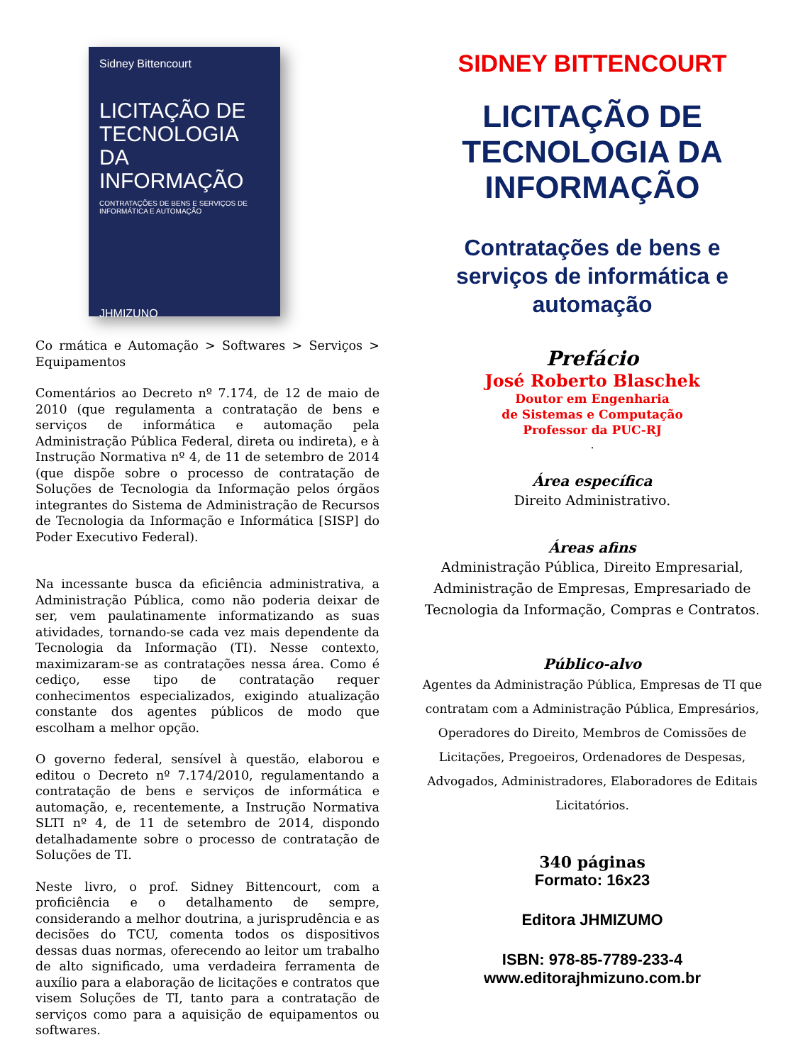Sidney Bittencourt
LICITAÇÃO DE TECNOLOGIA DA INFORMAÇÃO
CONTRATAÇÕES DE BENS E SERVIÇOS DE INFORMÁTICA E AUTOMAÇÃO
JHMIZUNO
Co rmática e Automação > Softwares > Serviços > Equipamentos
Comentários ao Decreto nº 7.174, de 12 de maio de 2010 (que regulamenta a contratação de bens e serviços de informática e automação pela Administração Pública Federal, direta ou indireta), e à Instrução Normativa nº 4, de 11 de setembro de 2014 (que dispõe sobre o processo de contratação de Soluções de Tecnologia da Informação pelos órgãos integrantes do Sistema de Administração de Recursos de Tecnologia da Informação e Informática [SISP] do Poder Executivo Federal).
Na incessante busca da eficiência administrativa, a Administração Pública, como não poderia deixar de ser, vem paulatinamente informatizando as suas atividades, tornando-se cada vez mais dependente da Tecnologia da Informação (TI). Nesse contexto, maximizaram-se as contratações nessa área. Como é cediço, esse tipo de contratação requer conhecimentos especializados, exigindo atualização constante dos agentes públicos de modo que escolham a melhor opção.
O governo federal, sensível à questão, elaborou e editou o Decreto nº 7.174/2010, regulamentando a contratação de bens e serviços de informática e automação, e, recentemente, a Instrução Normativa SLTI nº 4, de 11 de setembro de 2014, dispondo detalhadamente sobre o processo de contratação de Soluções de TI.
Neste livro, o prof. Sidney Bittencourt, com a proficiência e o detalhamento de sempre, considerando a melhor doutrina, a jurisprudência e as decisões do TCU, comenta todos os dispositivos dessas duas normas, oferecendo ao leitor um trabalho de alto significado, uma verdadeira ferramenta de auxílio para a elaboração de licitações e contratos que visem Soluções de TI, tanto para a contratação de serviços como para a aquisição de equipamentos ou softwares.
SIDNEY BITTENCOURT
LICITAÇÃO DE
TECNOLOGIA DA
INFORMAÇÃO
Contratações de bens e serviços de informática e automação
Prefácio
José Roberto Blaschek
Doutor em Engenharia
de Sistemas e Computação
Professor da PUC-RJ
.
Área específica
Direito Administrativo.
Áreas afins
Administração Pública, Direito Empresarial, Administração de Empresas, Empresariado de Tecnologia da Informação, Compras e Contratos.
Público-alvo
Agentes da Administração Pública, Empresas de TI que contratam com a Administração Pública, Empresários, Operadores do Direito, Membros de Comissões de Licitações, Pregoeiros, Ordenadores de Despesas, Advogados, Administradores, Elaboradores de Editais Licitatórios.
340 páginas
Formato: 16x23
Editora JHMIZUMO
ISBN: 978-85-7789-233-4
www.editorajhmizuno.com.br